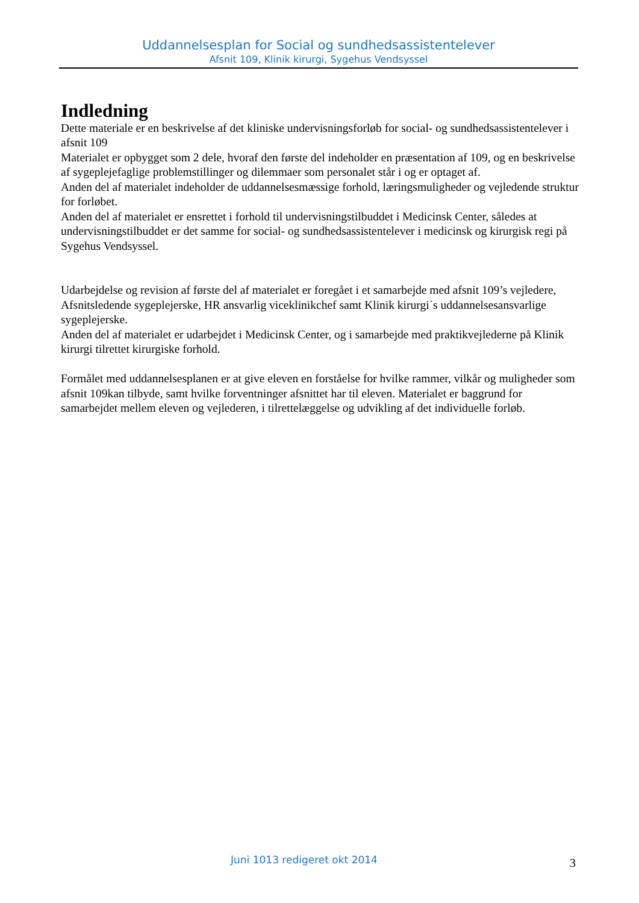Uddannelsesplan for Social og sundhedsassistentelever
Afsnit 109, Klinik kirurgi, Sygehus Vendsyssel
Indledning
Dette materiale er en beskrivelse af det kliniske undervisningsforløb for social- og sundhedsassistentelever i afsnit 109
Materialet er opbygget som 2 dele, hvoraf den første del indeholder en præsentation af 109, og en beskrivelse af sygeplejefaglige problemstillinger og dilemmaer som personalet står i og er optaget af.
Anden del af materialet indeholder de uddannelsesmæssige forhold, læringsmuligheder og vejledende struktur for forløbet.
Anden del af materialet er ensrettet i forhold til undervisningstilbuddet i Medicinsk Center, således at undervisningstilbuddet er det samme for social- og sundhedsassistentelever i medicinsk og kirurgisk regi på Sygehus Vendsyssel.
Udarbejdelse og revision af første del af materialet er foregået i et samarbejde med afsnit 109’s vejledere, Afsnitsledende sygeplejerske, HR ansvarlig viceklinikchef samt Klinik kirurgi´s uddannelsesansvarlige sygeplejerske.
Anden del af materialet er udarbejdet i Medicinsk Center, og i samarbejde med praktikvejlederne på Klinik kirurgi tilrettet kirurgiske forhold.
Formålet med uddannelsesplanen er at give eleven en forståelse for hvilke rammer, vilkår og muligheder som afsnit 109kan tilbyde, samt hvilke forventninger afsnittet har til eleven. Materialet er baggrund for samarbejdet mellem eleven og vejlederen, i tilrettelæggelse og udvikling af det individuelle forløb.
Juni 1013 redigeret okt 2014 3